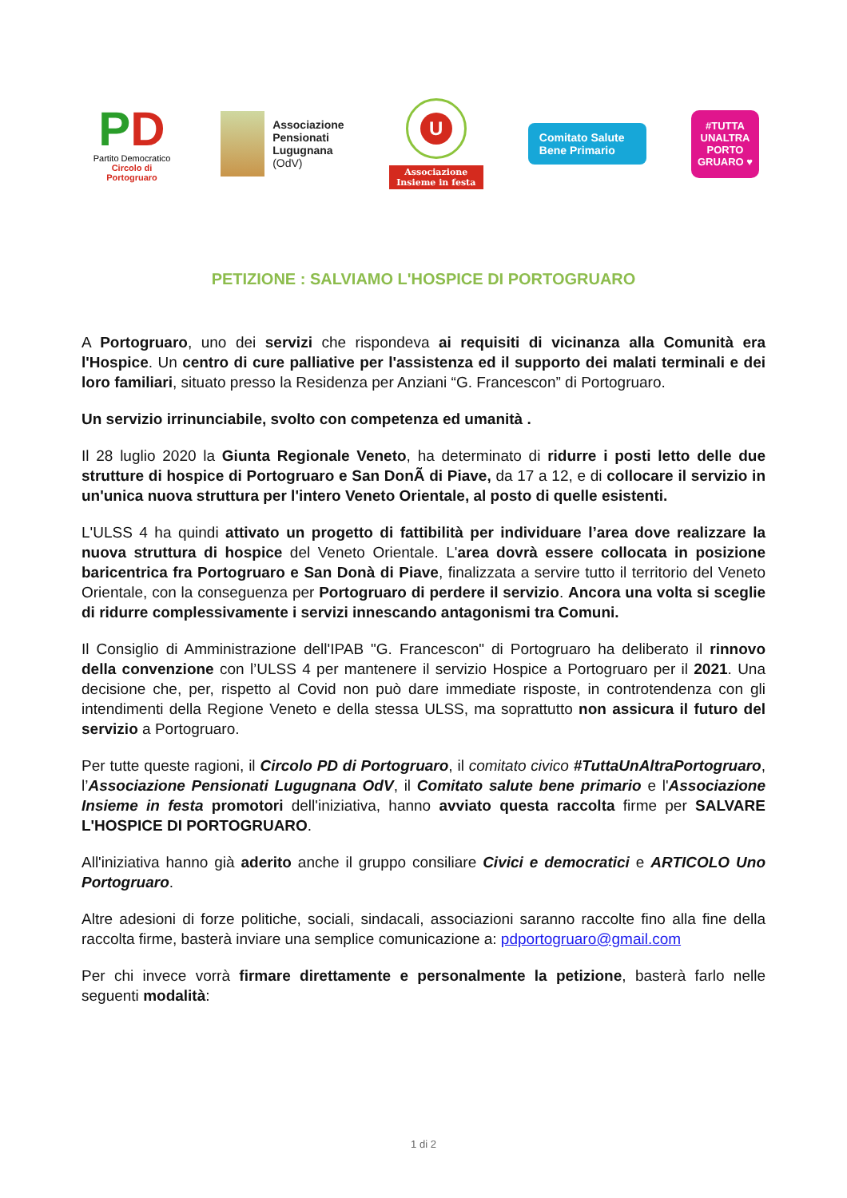PD
Partito Democratico
Circolo di Portogruaro
Associazione
Pensionati
Lugugnana
(OdV)
U
Associazione
Insieme in festa
Comitato Salute Bene Primario
#TUTTA UNALTRA PORTO GRUARO ♥
PETIZIONE : SALVIAMO L'HOSPICE DI PORTOGRUARO
A Portogruaro, uno dei servizi che rispondeva ai requisiti di vicinanza alla Comunità era l'Hospice. Un centro di cure palliative per l'assistenza ed il supporto dei malati terminali e dei loro familiari, situato presso la Residenza per Anziani “G. Francescon” di Portogruaro.
Un servizio irrinunciabile, svolto con competenza ed umanità .
Il 28 luglio 2020 la Giunta Regionale Veneto, ha determinato di ridurre i posti letto delle due strutture di hospice di Portogruaro e San DonÃ di Piave, da 17 a 12, e di collocare il servizio in un'unica nuova struttura per l'intero Veneto Orientale, al posto di quelle esistenti.
L'ULSS 4 ha quindi attivato un progetto di fattibilità per individuare l’area dove realizzare la nuova struttura di hospice del Veneto Orientale. L'area dovrà essere collocata in posizione baricentrica fra Portogruaro e San Donà di Piave, finalizzata a servire tutto il territorio del Veneto Orientale, con la conseguenza per Portogruaro di perdere il servizio. Ancora una volta si sceglie di ridurre complessivamente i servizi innescando antagonismi tra Comuni.
Il Consiglio di Amministrazione dell'IPAB "G. Francescon" di Portogruaro ha deliberato il rinnovo della convenzione con l’ULSS 4 per mantenere il servizio Hospice a Portogruaro per il 2021. Una decisione che, per, rispetto al Covid non può dare immediate risposte, in controtendenza con gli intendimenti della Regione Veneto e della stessa ULSS, ma soprattutto non assicura il futuro del servizio a Portogruaro.
Per tutte queste ragioni, il Circolo PD di Portogruaro, il comitato civico #TuttaUnAltraPortogruaro, l’Associazione Pensionati Lugugnana OdV, il Comitato salute bene primario e l'Associazione Insieme in festa promotori dell'iniziativa, hanno avviato questa raccolta firme per SALVARE L'HOSPICE DI PORTOGRUARO.
All'iniziativa hanno già aderito anche il gruppo consiliare Civici e democratici e ARTICOLO Uno Portogruaro.
Altre adesioni di forze politiche, sociali, sindacali, associazioni saranno raccolte fino alla fine della raccolta firme, basterà inviare una semplice comunicazione a: pdportogruaro@gmail.com
Per chi invece vorrà firmare direttamente e personalmente la petizione, basterà farlo nelle seguenti modalità:
1 di 2